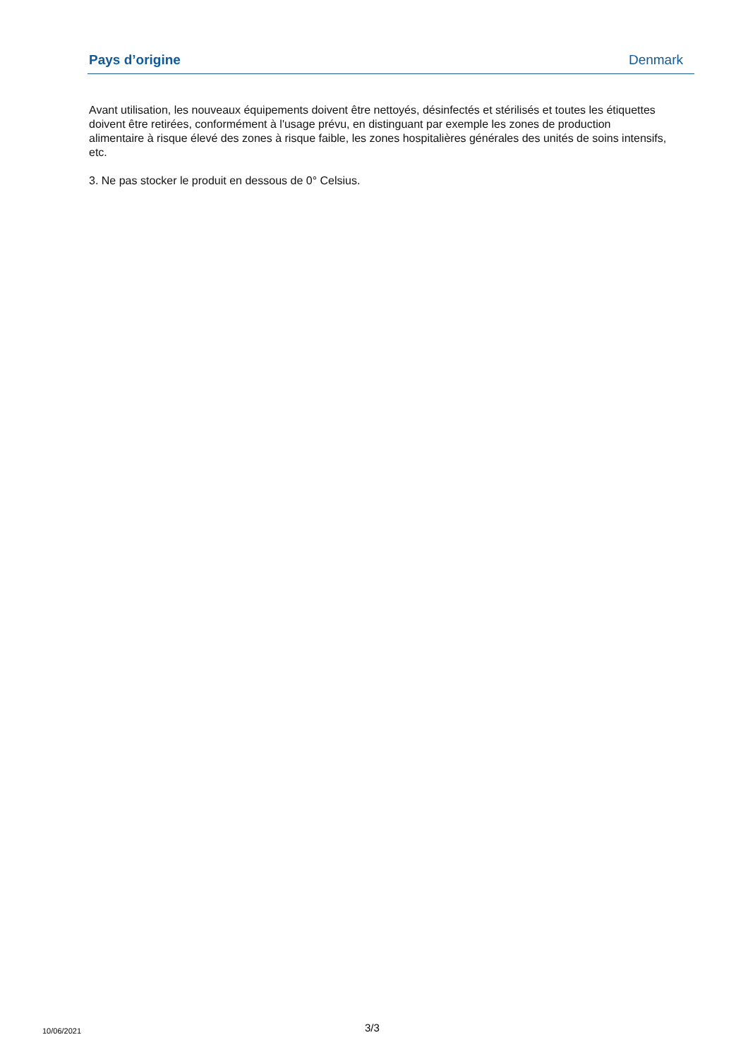Pays d’origine Denmark
Avant utilisation, les nouveaux équipements doivent être nettoyés, désinfectés et stérilisés et toutes les étiquettes doivent être retirées, conformément à l'usage prévu, en distinguant par exemple les zones de production alimentaire à risque élevé des zones à risque faible, les zones hospitalières générales des unités de soins intensifs, etc.
3. Ne pas stocker le produit en dessous de 0° Celsius.
10/06/2021
3/3